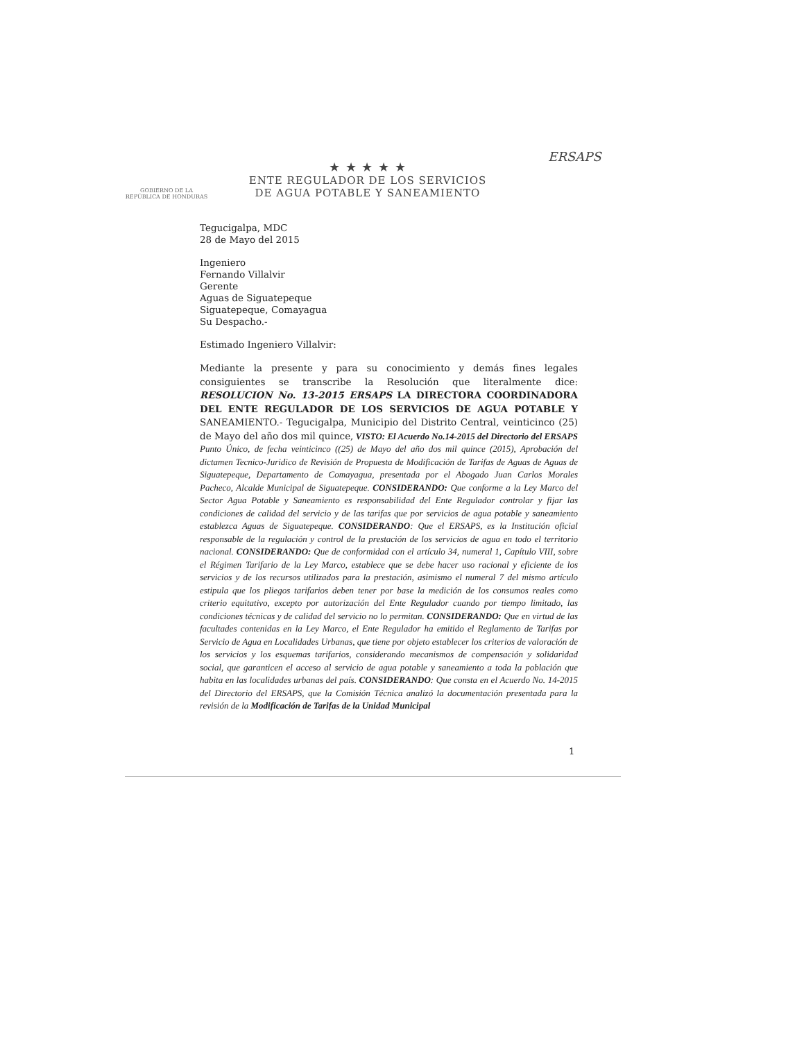GOBIERNO DE LA
REPÚBLICA DE HONDURAS
★ ★ ★ ★ ★
ENTE REGULADOR DE LOS SERVICIOS
DE AGUA POTABLE Y SANEAMIENTO
ERSAPS
Tegucigalpa, MDC
28 de Mayo del 2015
Ingeniero
Fernando Villalvir
Gerente
Aguas de Siguatepeque
Siguatepeque, Comayagua
Su Despacho.-
Estimado Ingeniero Villalvir:
Mediante la presente y para su conocimiento y demás fines legales consiguientes se transcribe la Resolución que literalmente dice: RESOLUCION No. 13-2015 ERSAPS LA DIRECTORA COORDINADORA DEL ENTE REGULADOR DE LOS SERVICIOS DE AGUA POTABLE Y SANEAMIENTO.- Tegucigalpa, Municipio del Distrito Central, veinticinco (25) de Mayo del año dos mil quince, VISTO: El Acuerdo No.14-2015 del Directorio del ERSAPS Punto Único, de fecha veinticinco ((25) de Mayo del año dos mil quince (2015), Aprobación del dictamen Tecnico-Juridico de Revisión de Propuesta de Modificación de Tarifas de Aguas de Aguas de Siguatepeque, Departamento de Comayagua, presentada por el Abogado Juan Carlos Morales Pacheco, Alcalde Municipal de Siguatepeque. CONSIDERANDO: Que conforme a la Ley Marco del Sector Agua Potable y Saneamiento es responsabilidad del Ente Regulador controlar y fijar las condiciones de calidad del servicio y de las tarifas que por servicios de agua potable y saneamiento establezca Aguas de Siguatepeque. CONSIDERANDO: Que el ERSAPS, es la Institución oficial responsable de la regulación y control de la prestación de los servicios de agua en todo el territorio nacional. CONSIDERANDO: Que de conformidad con el artículo 34, numeral 1, Capítulo VIII, sobre el Régimen Tarifario de la Ley Marco, establece que se debe hacer uso racional y eficiente de los servicios y de los recursos utilizados para la prestación, asimismo el numeral 7 del mismo artículo estipula que los pliegos tarifarios deben tener por base la medición de los consumos reales como criterio equitativo, excepto por autorización del Ente Regulador cuando por tiempo limitado, las condiciones técnicas y de calidad del servicio no lo permitan. CONSIDERANDO: Que en virtud de las facultades contenidas en la Ley Marco, el Ente Regulador ha emitido el Reglamento de Tarifas por Servicio de Agua en Localidades Urbanas, que tiene por objeto establecer los criterios de valoración de los servicios y los esquemas tarifarios, considerando mecanismos de compensación y solidaridad social, que garanticen el acceso al servicio de agua potable y saneamiento a toda la población que habita en las localidades urbanas del país. CONSIDERANDO: Que consta en el Acuerdo No. 14-2015 del Directorio del ERSAPS, que la Comisión Técnica analizó la documentación presentada para la revisión de la Modificación de Tarifas de la Unidad Municipal
1